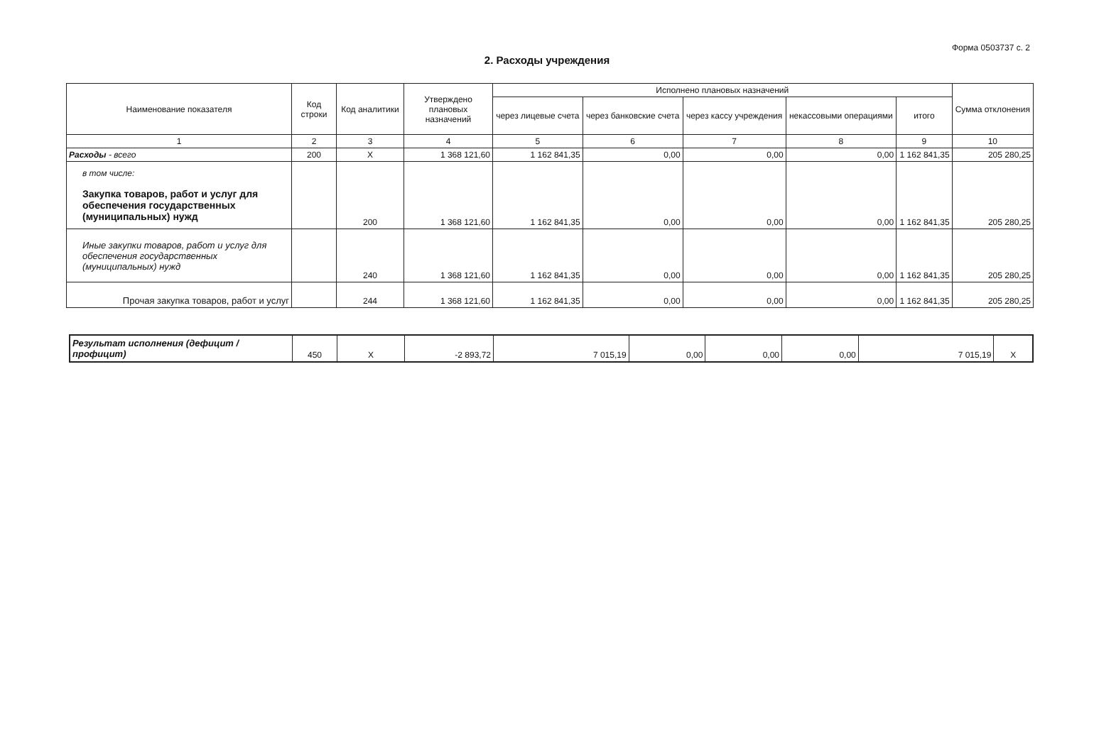Форма 0503737 с. 2
2. Расходы учреждения
| Наименование показателя | Код строки | Код аналитики | Утверждено плановых назначений | Исполнено плановых назначений | | | | | Сумма отклонения |
| --- | --- | --- | --- | --- | --- | --- | --- | --- | --- |
| | | | | через лицевые счета | через банковские счета | через кассу учреждения | некассовыми операциями | итого | |
| 1 | 2 | 3 | 4 | 5 | 6 | 7 | 8 | 9 | 10 |
| Расходы - всего | 200 | X | 1 368 121,60 | 1 162 841,35 | 0,00 | 0,00 | 0,00 | 1 162 841,35 | 205 280,25 |
| в том числе: Закупка товаров, работ и услуг для обеспечения государственных (муниципальных) нужд | | 200 | 1 368 121,60 | 1 162 841,35 | 0,00 | 0,00 | 0,00 | 1 162 841,35 | 205 280,25 |
| Иные закупки товаров, работ и услуг для обеспечения государственных (муниципальных) нужд | | 240 | 1 368 121,60 | 1 162 841,35 | 0,00 | 0,00 | 0,00 | 1 162 841,35 | 205 280,25 |
| Прочая закупка товаров, работ и услуг | | 244 | 1 368 121,60 | 1 162 841,35 | 0,00 | 0,00 | 0,00 | 1 162 841,35 | 205 280,25 |
| Результат исполнения (дефицит / профицит) | 450 | X | -2 893,72 | 7 015,19 | 0,00 | 0,00 | 0,00 | 7 015,19 | X |